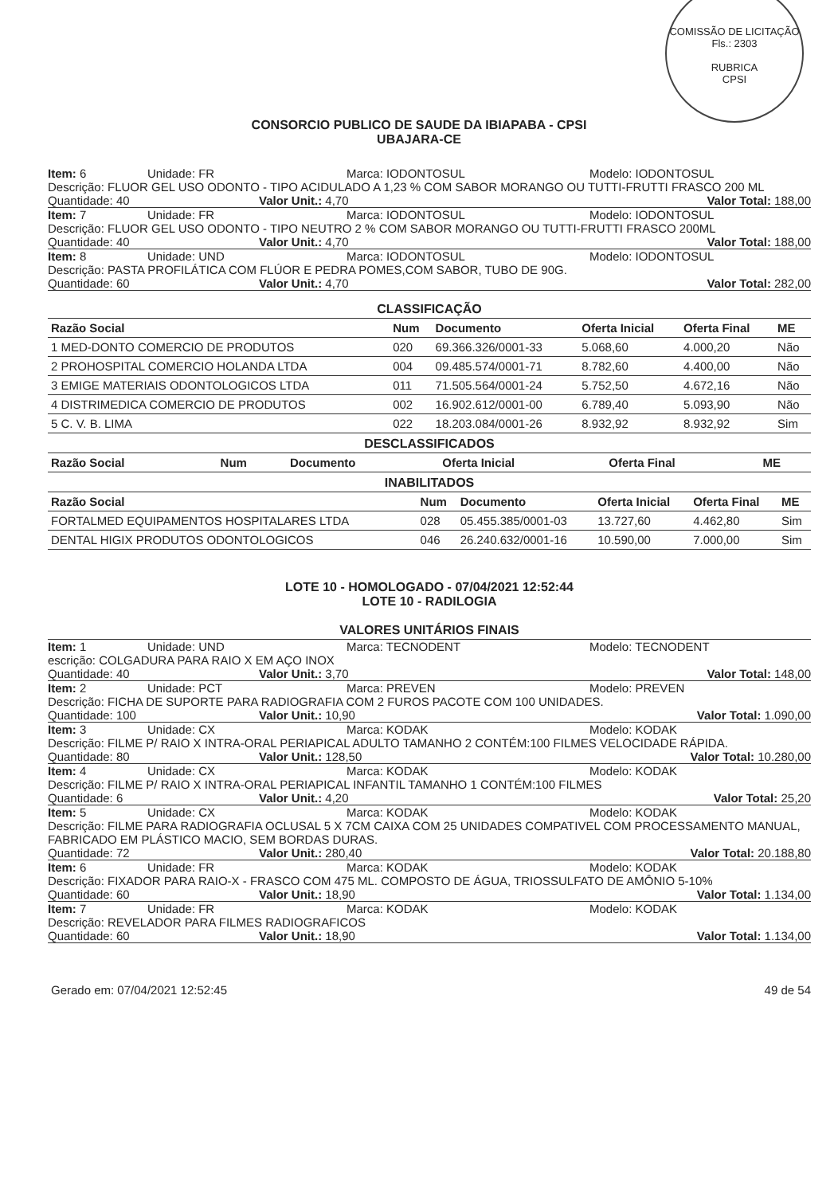COMISSÃO DE LICITAÇÃO
Fls.: 2303
RUBRICA
CPSI
CONSORCIO PUBLICO DE SAUDE DA IBIAPABA - CPSI
UBAJARA-CE
Item: 6 Unidade: FR Marca: IODONTOSUL Modelo: IODONTOSUL
Descrição: FLUOR GEL USO ODONTO - TIPO ACIDULADO A 1,23 % COM SABOR MORANGO OU TUTTI-FRUTTI FRASCO 200 ML
Quantidade: 40 Valor Unit.: 4,70 Valor Total: 188,00
Item: 7 Unidade: FR Marca: IODONTOSUL Modelo: IODONTOSUL
Descrição: FLUOR GEL USO ODONTO - TIPO NEUTRO 2 % COM SABOR MORANGO OU TUTTI-FRUTTI FRASCO 200ML
Quantidade: 40 Valor Unit.: 4,70 Valor Total: 188,00
Item: 8 Unidade: UND Marca: IODONTOSUL Modelo: IODONTOSUL
Descrição: PASTA PROFILÁTICA COM FLÚOR E PEDRA POMES,COM SABOR, TUBO DE 90G.
Quantidade: 60 Valor Unit.: 4,70 Valor Total: 282,00
CLASSIFICAÇÃO
| Razão Social | Num | Documento | Oferta Inicial | Oferta Final | ME |
| --- | --- | --- | --- | --- | --- |
| 1 MED-DONTO COMERCIO DE PRODUTOS | 020 | 69.366.326/0001-33 | 5.068,60 | 4.000,20 | Não |
| 2 PROHOSPITAL COMERCIO HOLANDA LTDA | 004 | 09.485.574/0001-71 | 8.782,60 | 4.400,00 | Não |
| 3 EMIGE MATERIAIS ODONTOLOGICOS LTDA | 011 | 71.505.564/0001-24 | 5.752,50 | 4.672,16 | Não |
| 4 DISTRIMEDICA COMERCIO DE PRODUTOS | 002 | 16.902.612/0001-00 | 6.789,40 | 5.093,90 | Não |
| 5 C. V. B. LIMA | 022 | 18.203.084/0001-26 | 8.932,92 | 8.932,92 | Sim |
DESCLASSIFICADOS
| Razão Social | Num | Documento | Oferta Inicial | Oferta Final | ME |
| --- | --- | --- | --- | --- | --- |
INABILITADOS
| Razão Social | Num | Documento | Oferta Inicial | Oferta Final | ME |
| --- | --- | --- | --- | --- | --- |
| FORTALMED EQUIPAMENTOS HOSPITALARES LTDA | 028 | 05.455.385/0001-03 | 13.727,60 | 4.462,80 | Sim |
| DENTAL HIGIX PRODUTOS ODONTOLOGICOS | 046 | 26.240.632/0001-16 | 10.590,00 | 7.000,00 | Sim |
LOTE 10 - HOMOLOGADO - 07/04/2021 12:52:44
LOTE 10 - RADILOGIA
VALORES UNITÁRIOS FINAIS
Item: 1 Unidade: UND Marca: TECNODENT Modelo: TECNODENT
escrição: COLGADURA PARA RAIO X EM AÇO INOX
Quantidade: 40 Valor Unit.: 3,70 Valor Total: 148,00
Item: 2 Unidade: PCT Marca: PREVEN Modelo: PREVEN
Descrição: FICHA DE SUPORTE PARA RADIOGRAFIA COM 2 FUROS PACOTE COM 100 UNIDADES.
Quantidade: 100 Valor Unit.: 10,90 Valor Total: 1.090,00
Item: 3 Unidade: CX Marca: KODAK Modelo: KODAK
Descrição: FILME P/ RAIO X INTRA-ORAL PERIAPICAL ADULTO TAMANHO 2 CONTÉM:100 FILMES VELOCIDADE RÁPIDA.
Quantidade: 80 Valor Unit.: 128,50 Valor Total: 10.280,00
Item: 4 Unidade: CX Marca: KODAK Modelo: KODAK
Descrição: FILME P/ RAIO X INTRA-ORAL PERIAPICAL INFANTIL TAMANHO 1 CONTÉM:100 FILMES
Quantidade: 6 Valor Unit.: 4,20 Valor Total: 25,20
Item: 5 Unidade: CX Marca: KODAK Modelo: KODAK
Descrição: FILME PARA RADIOGRAFIA OCLUSAL 5 X 7CM CAIXA COM 25 UNIDADES COMPATIVEL COM PROCESSAMENTO MANUAL, FABRICADO EM PLÁSTICO MACIO, SEM BORDAS DURAS.
Quantidade: 72 Valor Unit.: 280,40 Valor Total: 20.188,80
Item: 6 Unidade: FR Marca: KODAK Modelo: KODAK
Descrição: FIXADOR PARA RAIO-X - FRASCO COM 475 ML. COMPOSTO DE ÁGUA, TRIOSSULFATO DE AMÔNIO 5-10%
Quantidade: 60 Valor Unit.: 18,90 Valor Total: 1.134,00
Item: 7 Unidade: FR Marca: KODAK Modelo: KODAK
Descrição: REVELADOR PARA FILMES RADIOGRAFICOS
Quantidade: 60 Valor Unit.: 18,90 Valor Total: 1.134,00
Gerado em: 07/04/2021 12:52:45 49 de 54